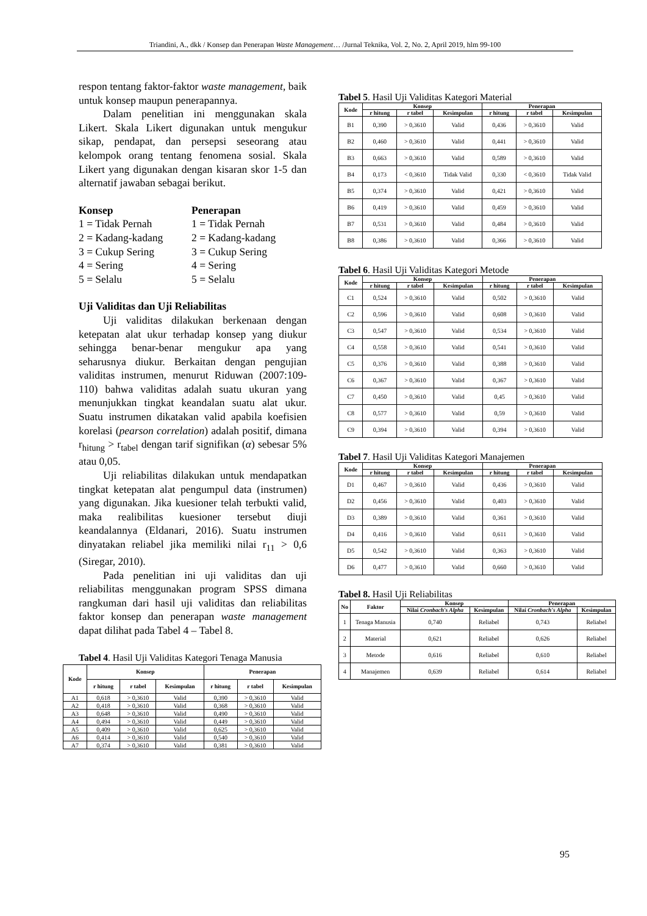Triandini, A., dkk / Konsep dan Penerapan Waste Management… /Jurnal Teknika, Vol. 2, No. 2, April 2019, hlm 99-100
respon tentang faktor-faktor waste management, baik untuk konsep maupun penerapannya.
Dalam penelitian ini menggunakan skala Likert. Skala Likert digunakan untuk mengukur sikap, pendapat, dan persepsi seseorang atau kelompok orang tentang fenomena sosial. Skala Likert yang digunakan dengan kisaran skor 1-5 dan alternatif jawaban sebagai berikut.
Konsep
1 = Tidak Pernah
2 = Kadang-kadang
3 = Cukup Sering
4 = Sering
5 = Selalu
Penerapan
1 = Tidak Pernah
2 = Kadang-kadang
3 = Cukup Sering
4 = Sering
5 = Selalu
Uji Validitas dan Uji Reliabilitas
Uji validitas dilakukan berkenaan dengan ketepatan alat ukur terhadap konsep yang diukur sehingga benar-benar mengukur apa yang seharusnya diukur. Berkaitan dengan pengujian validitas instrumen, menurut Riduwan (2007:109-110) bahwa validitas adalah suatu ukuran yang menunjukkan tingkat keandalan suatu alat ukur. Suatu instrumen dikatakan valid apabila koefisien korelasi (pearson correlation) adalah positif, dimana r<sub>hitung</sub> > r<sub>tabel</sub> dengan tarif signifikan (α) sebesar 5% atau 0,05.
Uji reliabilitas dilakukan untuk mendapatkan tingkat ketepatan alat pengumpul data (instrumen) yang digunakan. Jika kuesioner telah terbukti valid, maka realibilitas kuesioner tersebut diuji keandalannya (Eldanari, 2016). Suatu instrumen dinyatakan reliabel jika memiliki nilai r<sub>11</sub> > 0,6 (Siregar, 2010).
Pada penelitian ini uji validitas dan uji reliabilitas menggunakan program SPSS dimana rangkuman dari hasil uji validitas dan reliabilitas faktor konsep dan penerapan waste management dapat dilihat pada Tabel 4 – Tabel 8.
Tabel 4. Hasil Uji Validitas Kategori Tenaga Manusia
| Kode | Konsep | | | Penerapan | | |
| --- | --- | --- | --- | --- | --- | --- |
| | r hitung | r tabel | Kesimpulan | r hitung | r tabel | Kesimpulan |
| A1 | 0,618 | > 0,3610 | Valid | 0,390 | > 0,3610 | Valid |
| A2 | 0,418 | > 0,3610 | Valid | 0,368 | > 0,3610 | Valid |
| A3 | 0,648 | > 0,3610 | Valid | 0,490 | > 0,3610 | Valid |
| A4 | 0,494 | > 0,3610 | Valid | 0,449 | > 0,3610 | Valid |
| A5 | 0,409 | > 0,3610 | Valid | 0,625 | > 0,3610 | Valid |
| A6 | 0,414 | > 0,3610 | Valid | 0,540 | > 0,3610 | Valid |
| A7 | 0,374 | > 0,3610 | Valid | 0,381 | > 0,3610 | Valid |
Tabel 5. Hasil Uji Validitas Kategori Material
| Kode | Konsep | | | Penerapan | | |
| --- | --- | --- | --- | --- | --- | --- |
| | r hitung | r tabel | Kesimpulan | r hitung | r tabel | Kesimpulan |
| B1 | 0,390 | > 0,3610 | Valid | 0,436 | > 0,3610 | Valid |
| B2 | 0,460 | > 0,3610 | Valid | 0,441 | > 0,3610 | Valid |
| B3 | 0,663 | > 0,3610 | Valid | 0,589 | > 0,3610 | Valid |
| B4 | 0,173 | < 0,3610 | Tidak Valid | 0,330 | < 0,3610 | Tidak Valid |
| B5 | 0,374 | > 0,3610 | Valid | 0,421 | > 0,3610 | Valid |
| B6 | 0,419 | > 0,3610 | Valid | 0,459 | > 0,3610 | Valid |
| B7 | 0,531 | > 0,3610 | Valid | 0,484 | > 0,3610 | Valid |
| B8 | 0,386 | > 0,3610 | Valid | 0,366 | > 0,3610 | Valid |
Tabel 6. Hasil Uji Validitas Kategori Metode
| Kode | Konsep | | | Penerapan | | |
| --- | --- | --- | --- | --- | --- | --- |
| | r hitung | r tabel | Kesimpulan | r hitung | r tabel | Kesimpulan |
| C1 | 0,524 | > 0,3610 | Valid | 0,502 | > 0,3610 | Valid |
| C2 | 0,596 | > 0,3610 | Valid | 0,608 | > 0,3610 | Valid |
| C3 | 0,547 | > 0,3610 | Valid | 0,534 | > 0,3610 | Valid |
| C4 | 0,558 | > 0,3610 | Valid | 0,541 | > 0,3610 | Valid |
| C5 | 0,376 | > 0,3610 | Valid | 0,388 | > 0,3610 | Valid |
| C6 | 0,367 | > 0,3610 | Valid | 0,367 | > 0,3610 | Valid |
| C7 | 0,450 | > 0,3610 | Valid | 0,45 | > 0,3610 | Valid |
| C8 | 0,577 | > 0,3610 | Valid | 0,59 | > 0,3610 | Valid |
| C9 | 0,394 | > 0,3610 | Valid | 0,394 | > 0,3610 | Valid |
Tabel 7. Hasil Uji Validitas Kategori Manajemen
| Kode | Konsep | | | Penerapan | | |
| --- | --- | --- | --- | --- | --- | --- |
| | r hitung | r tabel | Kesimpulan | r hitung | r tabel | Kesimpulan |
| D1 | 0,467 | > 0,3610 | Valid | 0,436 | > 0,3610 | Valid |
| D2 | 0,456 | > 0,3610 | Valid | 0,403 | > 0,3610 | Valid |
| D3 | 0,389 | > 0,3610 | Valid | 0,361 | > 0,3610 | Valid |
| D4 | 0,416 | > 0,3610 | Valid | 0,611 | > 0,3610 | Valid |
| D5 | 0,542 | > 0,3610 | Valid | 0,363 | > 0,3610 | Valid |
| D6 | 0,477 | > 0,3610 | Valid | 0,660 | > 0,3610 | Valid |
Tabel 8. Hasil Uji Reliabilitas
| No | Faktor | Konsep | | Penerapan | |
| --- | --- | --- | --- | --- | --- |
| | | Nilai Cronbach's Alpha | Kesimpulan | Nilai Cronbach's Alpha | Kesimpulan |
| 1 | Tenaga Manusia | 0,740 | Reliabel | 0,743 | Reliabel |
| 2 | Material | 0,621 | Reliabel | 0,626 | Reliabel |
| 3 | Metode | 0,616 | Reliabel | 0,610 | Reliabel |
| 4 | Manajemen | 0,639 | Reliabel | 0,614 | Reliabel |
95